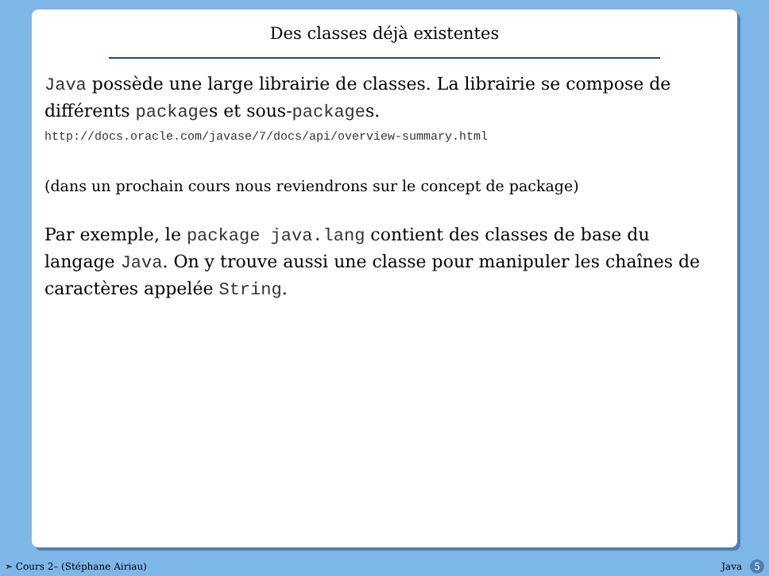Des classes déjà existentes
Java possède une large librairie de classes. La librairie se compose de différents packages et sous-packages.
http://docs.oracle.com/javase/7/docs/api/overview-summary.html
(dans un prochain cours nous reviendrons sur le concept de package)
Par exemple, le package java.lang contient des classes de base du langage Java. On y trouve aussi une classe pour manipuler les chaînes de caractères appelée String.
➣ Cours 2– (Stéphane Airiau) Java 5